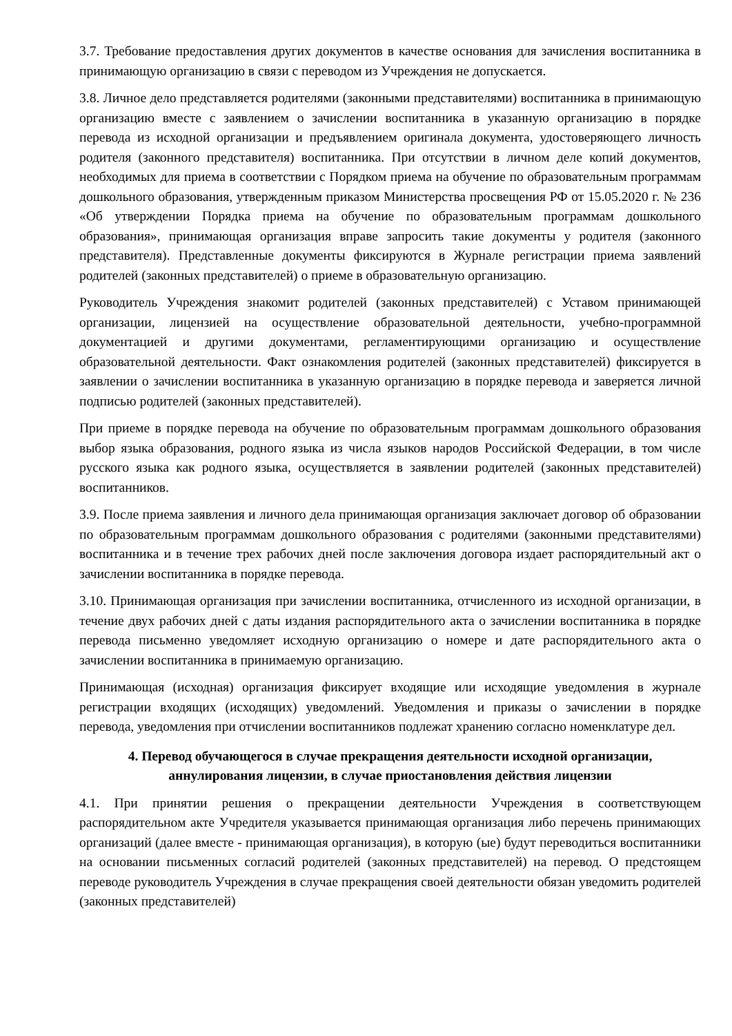3.7. Требование предоставления других документов в качестве основания для зачисления воспитанника в принимающую организацию в связи с переводом из Учреждения не допускается.
3.8. Личное дело представляется родителями (законными представителями) воспитанника в принимающую организацию вместе с заявлением о зачислении воспитанника в указанную организацию в порядке перевода из исходной организации и предъявлением оригинала документа, удостоверяющего личность родителя (законного представителя) воспитанника. При отсутствии в личном деле копий документов, необходимых для приема в соответствии с Порядком приема на обучение по образовательным программам дошкольного образования, утвержденным приказом Министерства просвещения РФ от 15.05.2020 г. № 236 «Об утверждении Порядка приема на обучение по образовательным программам дошкольного образования», принимающая организация вправе запросить такие документы у родителя (законного представителя). Представленные документы фиксируются в Журнале регистрации приема заявлений родителей (законных представителей) о приеме в образовательную организацию.
Руководитель Учреждения знакомит родителей (законных представителей) с Уставом принимающей организации, лицензией на осуществление образовательной деятельности, учебно-программной документацией и другими документами, регламентирующими организацию и осуществление образовательной деятельности. Факт ознакомления родителей (законных представителей) фиксируется в заявлении о зачислении воспитанника в указанную организацию в порядке перевода и заверяется личной подписью родителей (законных представителей).
При приеме в порядке перевода на обучение по образовательным программам дошкольного образования выбор языка образования, родного языка из числа языков народов Российской Федерации, в том числе русского языка как родного языка, осуществляется в заявлении родителей (законных представителей) воспитанников.
3.9. После приема заявления и личного дела принимающая организация заключает договор об образовании по образовательным программам дошкольного образования с родителями (законными представителями) воспитанника и в течение трех рабочих дней после заключения договора издает распорядительный акт о зачислении воспитанника в порядке перевода.
3.10. Принимающая организация при зачислении воспитанника, отчисленного из исходной организации, в течение двух рабочих дней с даты издания распорядительного акта о зачислении воспитанника в порядке перевода письменно уведомляет исходную организацию о номере и дате распорядительного акта о зачислении воспитанника в принимаемую организацию.
Принимающая (исходная) организация фиксирует входящие или исходящие уведомления в журнале регистрации входящих (исходящих) уведомлений. Уведомления и приказы о зачислении в порядке перевода, уведомления при отчислении воспитанников подлежат хранению согласно номенклатуре дел.
4. Перевод обучающегося в случае прекращения деятельности исходной организации, аннулирования лицензии, в случае приостановления действия лицензии
4.1. При принятии решения о прекращении деятельности Учреждения в соответствующем распорядительном акте Учредителя указывается принимающая организация либо перечень принимающих организаций (далее вместе - принимающая организация), в которую (ые) будут переводиться воспитанники на основании письменных согласий родителей (законных представителей) на перевод. О предстоящем переводе руководитель Учреждения в случае прекращения своей деятельности обязан уведомить родителей (законных представителей)